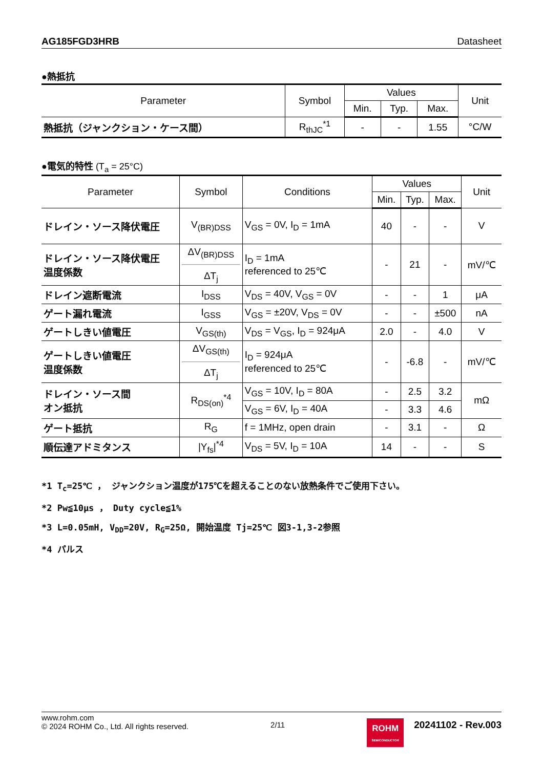AG185FGD3HRB Datasheet
●熱抵抗
| Parameter | Symbol | Values | | | Unit |
| --- | --- | --- | --- | --- | --- |
| | | Min. | Typ. | Max. | |
| 熱抵抗（ジャンクション・ケース間） | R<sub>thJC</sub><sup>*1</sup> | - | - | 1.55 | °C/W |
●電気的特性 (T<sub>a</sub> = 25°C)
| Parameter | Symbol | Conditions | Values | | | Unit |
| --- | --- | --- | --- | --- | --- | --- |
| | | | Min. | Typ. | Max. | |
| ドレイン・ソース降伏電圧 | V<sub>(BR)DSS</sub> | V<sub>GS</sub> = 0V, I<sub>D</sub> = 1mA | 40 | - | - | V |
| ドレイン・ソース降伏電圧 温度係数 | ΔV<sub>(BR)DSS</sub> ΔT<sub>j</sub> | I<sub>D</sub> = 1mA referenced to 25℃ | - | 21 | - | mV/℃ |
| ドレイン遮断電流 | I<sub>DSS</sub> | V<sub>DS</sub> = 40V, V<sub>GS</sub> = 0V | - | - | 1 | μA |
| ゲート漏れ電流 | I<sub>GSS</sub> | V<sub>GS</sub> = ±20V, V<sub>DS</sub> = 0V | - | - | ±500 | nA |
| ゲートしきい値電圧 | V<sub>GS(th)</sub> | V<sub>DS</sub> = V<sub>GS</sub>, I<sub>D</sub> = 924μA | 2.0 | - | 4.0 | V |
| ゲートしきい値電圧 温度係数 | ΔV<sub>GS(th)</sub> ΔT<sub>j</sub> | I<sub>D</sub> = 924μA referenced to 25℃ | - | -6.8 | - | mV/℃ |
| ドレイン・ソース間 オン抵抗 | R<sub>DS(on)</sub><sup>*4</sup> | V<sub>GS</sub> = 10V, I<sub>D</sub> = 80A | - | 2.5 | 3.2 | mΩ |
| | | V<sub>GS</sub> = 6V, I<sub>D</sub> = 40A | - | 3.3 | 4.6 | |
| ゲート抵抗 | R<sub>G</sub> | f = 1MHz, open drain | - | 3.1 | - | Ω |
| 順伝達アドミタンス | /Y<sub>fs</sub>/<sup>*4</sup> | V<sub>DS</sub> = 5V, I<sub>D</sub> = 10A | 14 | - | - | S |
*1 T<sub>c</sub>=25℃ ， ジャンクション温度が175℃を超えることのない放熱条件でご使用下さい。
*2 Pw≦10μs ， Duty cycle≦1%
*3 L=0.05mH, V<sub>DD</sub>=20V, R<sub>G</sub>=25Ω, 開始温度 Tj=25℃ 図3-1,3-2参照
*4 パルス
www.rohm.com
© 2024 ROHM Co., Ltd. All rights reserved.
2/11
ROHM
SEMICONDUCTOR
20241102 - Rev.003